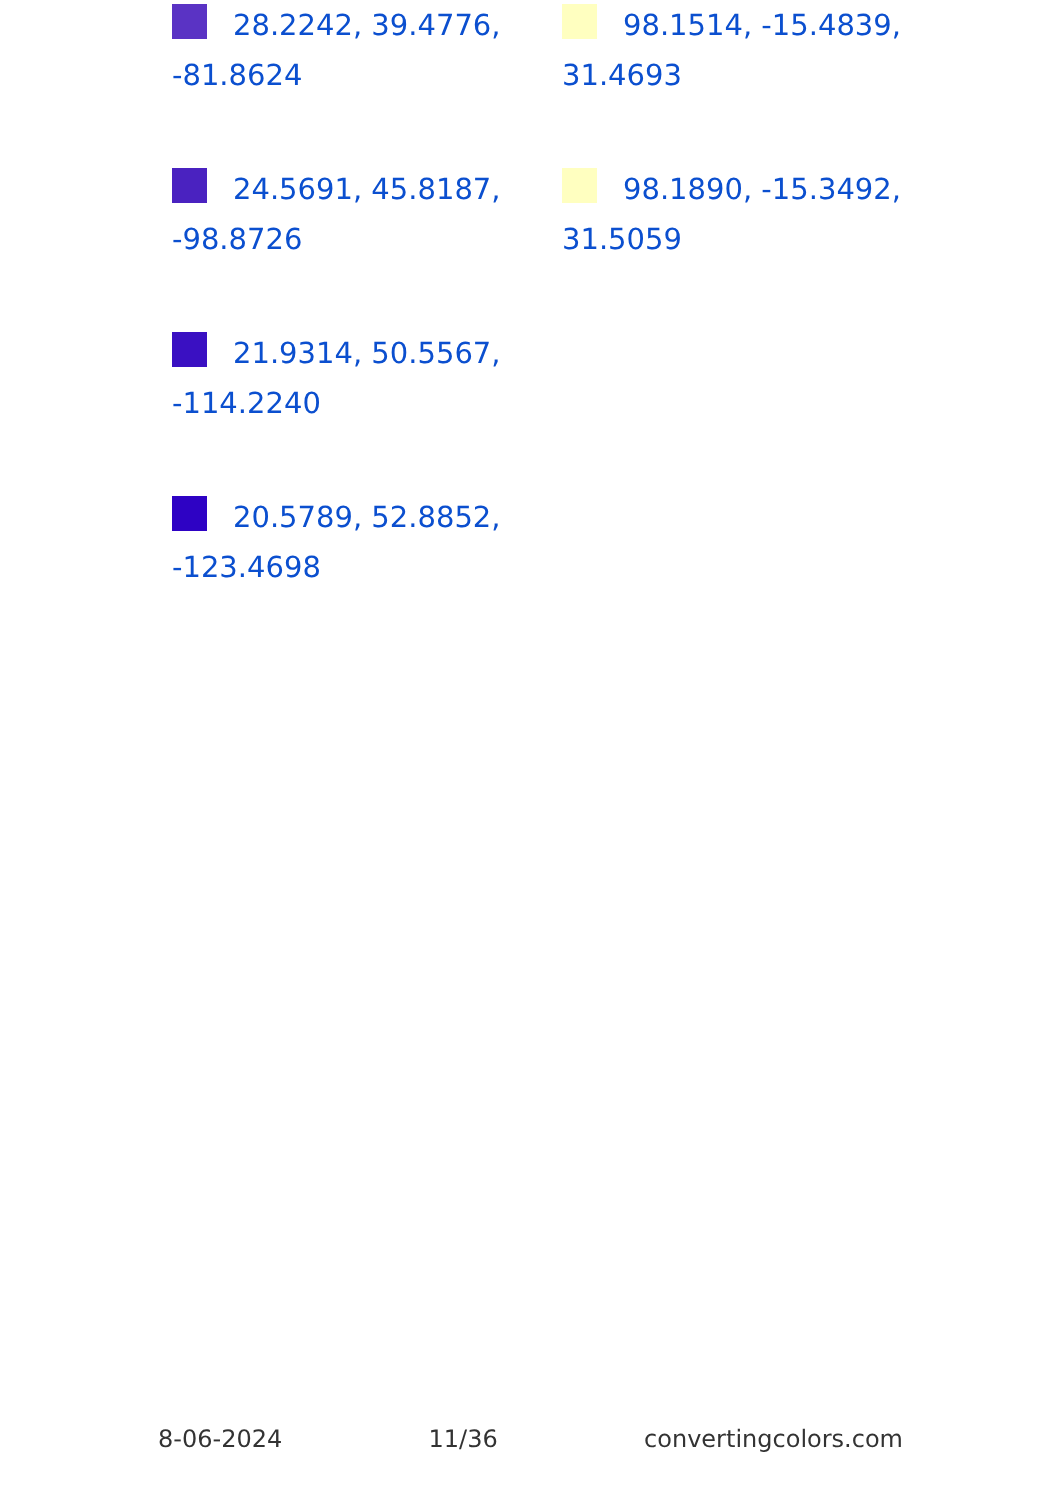28.2242, 39.4776,
-81.8624
24.5691, 45.8187,
-98.8726
21.9314, 50.5567,
-114.2240
20.5789, 52.8852,
-123.4698
98.1514, -15.4839,
31.4693
98.1890, -15.3492,
31.5059
8-06-2024 11/36 convertingcolors.com